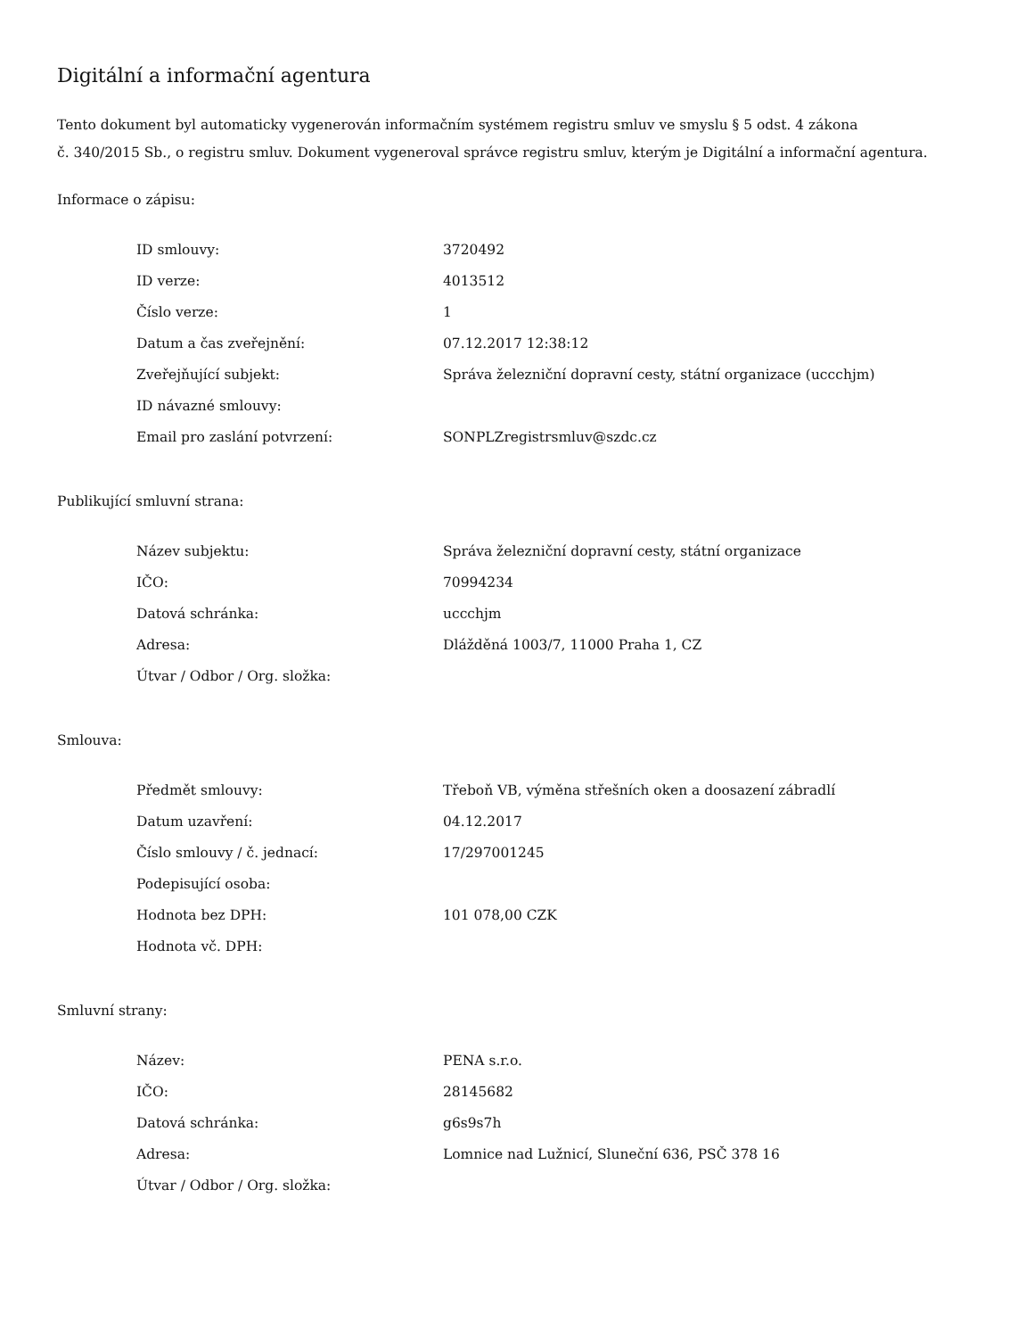Digitální a informační agentura
Tento dokument byl automaticky vygenerován informačním systémem registru smluv ve smyslu § 5 odst. 4 zákona
č. 340/2015 Sb., o registru smluv. Dokument vygeneroval správce registru smluv, kterým je Digitální a informační agentura.
Informace o zápisu:
| ID smlouvy: | 3720492 |
| ID verze: | 4013512 |
| Číslo verze: | 1 |
| Datum a čas zveřejnění: | 07.12.2017 12:38:12 |
| Zveřejňující subjekt: | Správa železniční dopravní cesty, státní organizace (uccchjm) |
| ID návazné smlouvy: | |
| Email pro zaslání potvrzení: | SONPLZregistrsmluv@szdc.cz |
Publikující smluvní strana:
| Název subjektu: | Správa železniční dopravní cesty, státní organizace |
| IČO: | 70994234 |
| Datová schránka: | uccchjm |
| Adresa: | Dlážděná 1003/7, 11000 Praha 1, CZ |
| Útvar / Odbor / Org. složka: | |
Smlouva:
| Předmět smlouvy: | Třeboň VB, výměna střešních oken a doosazení zábradlí |
| Datum uzavření: | 04.12.2017 |
| Číslo smlouvy / č. jednací: | 17/297001245 |
| Podepisující osoba: | |
| Hodnota bez DPH: | 101 078,00 CZK |
| Hodnota vč. DPH: | |
Smluvní strany:
| Název: | PENA s.r.o. |
| IČO: | 28145682 |
| Datová schránka: | g6s9s7h |
| Adresa: | Lomnice nad Lužnicí, Sluneční 636, PSČ 378 16 |
| Útvar / Odbor / Org. složka: | |